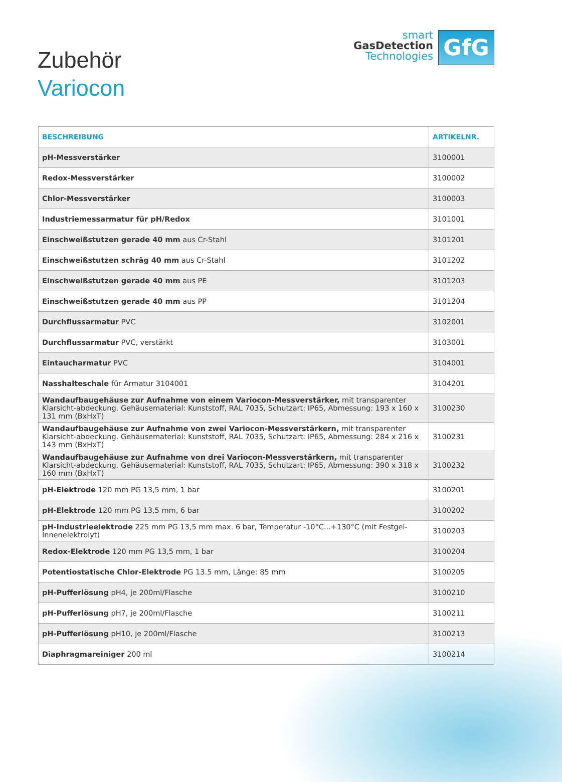Zubehör
Variocon
smart
GasDetection
Technologies
GfG
| BESCHREIBUNG | ARTIKELNR. |
| --- | --- |
| pH-Messverstärker | 3100001 |
| Redox-Messverstärker | 3100002 |
| Chlor-Messverstärker | 3100003 |
| Industriemessarmatur für pH/Redox | 3101001 |
| Einschweißstutzen gerade 40 mm aus Cr-Stahl | 3101201 |
| Einschweißstutzen schräg 40 mm aus Cr-Stahl | 3101202 |
| Einschweißstutzen gerade 40 mm aus PE | 3101203 |
| Einschweißstutzen gerade 40 mm aus PP | 3101204 |
| Durchflussarmatur PVC | 3102001 |
| Durchflussarmatur PVC, verstärkt | 3103001 |
| Eintaucharmatur PVC | 3104001 |
| Nasshalteschale für Armatur 3104001 | 3104201 |
| Wandaufbaugehäuse zur Aufnahme von einem Variocon-Messverstärker, mit transparenter Klarsicht-abdeckung. Gehäusematerial: Kunststoff, RAL 7035, Schutzart: IP65, Abmessung: 193 x 160 x 131 mm (BxHxT) | 3100230 |
| Wandaufbaugehäuse zur Aufnahme von zwei Variocon-Messverstärkern, mit transparenter Klarsicht-abdeckung. Gehäusematerial: Kunststoff, RAL 7035, Schutzart: IP65, Abmessung: 284 x 216 x 143 mm (BxHxT) | 3100231 |
| Wandaufbaugehäuse zur Aufnahme von drei Variocon-Messverstärkern, mit transparenter Klarsicht-abdeckung. Gehäusematerial: Kunststoff, RAL 7035, Schutzart: IP65, Abmessung: 390 x 318 x 160 mm (BxHxT) | 3100232 |
| pH-Elektrode 120 mm PG 13,5 mm, 1 bar | 3100201 |
| pH-Elektrode 120 mm PG 13,5 mm, 6 bar | 3100202 |
| pH-Industrieelektrode 225 mm PG 13,5 mm max. 6 bar, Temperatur -10°C...+130°C (mit Festgel-Innenelektrolyt) | 3100203 |
| Redox-Elektrode 120 mm PG 13,5 mm, 1 bar | 3100204 |
| Potentiostatische Chlor-Elektrode PG 13.5 mm, Länge: 85 mm | 3100205 |
| pH-Pufferlösung pH4, je 200ml/Flasche | 3100210 |
| pH-Pufferlösung pH7, je 200ml/Flasche | 3100211 |
| pH-Pufferlösung pH10, je 200ml/Flasche | 3100213 |
| Diaphragmareiniger 200 ml | 3100214 |